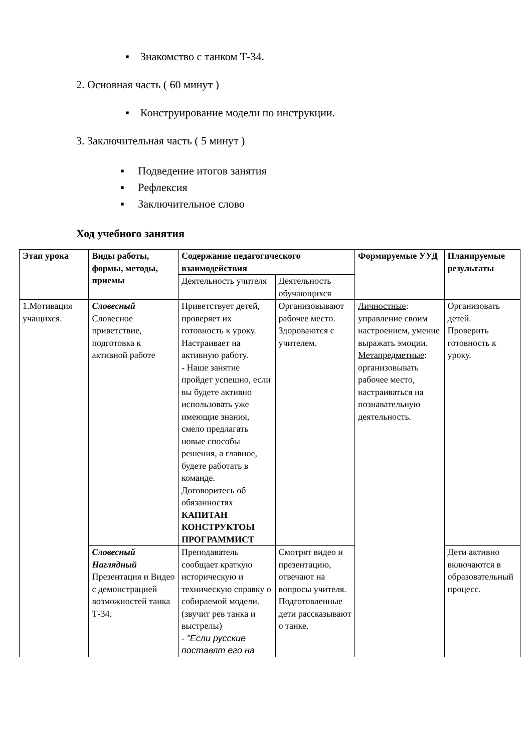▪ Знакомство с танком Т-34.
2. Основная часть ( 60 минут )
▪ Конструирование модели по инструкции.
3. Заключительная часть ( 5 минут )
▪ Подведение итогов занятия
▪ Рефлексия
▪ Заключительное слово
Ход учебного занятия
| Этап урока | Виды работы, формы, методы, приемы | Содержание педагогического взаимодействия | | Формируемые УУД | Планируемые результаты |
| --- | --- | --- | --- | --- | --- |
| | | Деятельность учителя | Деятельность обучающихся | | |
| 1.Мотивация учащихся. | Словесный Словесное приветствие, подготовка к активной работе | Приветствует детей, проверяет их готовность к уроку. Настраивает на активную работу. - Наше занятие пройдет успешно, если вы будете активно использовать уже имеющие знания, смело предлагать новые способы решения, а главное, будете работать в команде. Договоритесь об обязанностях КАПИТАН КОНСТРУКТОЫ ПРОГРАММИСТ | Организовывают рабочее место. Здороваются с учителем. | Личностные : управление своим настроением, умение выражать эмоции. Метапредметные : организовывать рабочее место, настраиваться на познавательную деятельность. | Организовать детей. Проверить готовность к уроку. |
| | Словесный Наглядный Презентация и Видео с демонстрацией возможностей танка Т-34. | Преподаватель сообщает краткую историческую и техническую справку о собираемой модели. (звучит рев танка и выстрелы) - "Если русские поставят его на | Смотрят видео и презентацию, отвечают на вопросы учителя. Подготовленные дети рассказывают о танке. | | Дети активно включаются в образовательный процесс. |